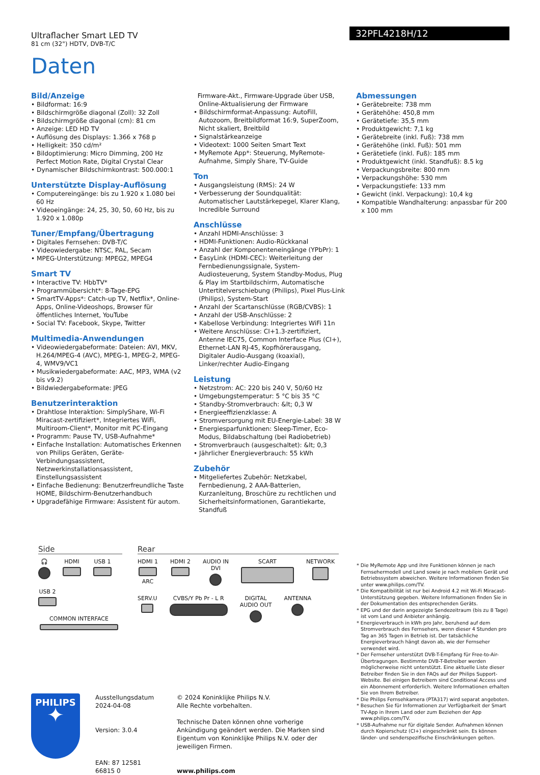Ultraflacher Smart LED TV
81 cm (32") HDTV, DVB-T/C
32PFL4218H/12
Daten
Bild/Anzeige
• Bildformat: 16:9
• Bildschirmgröße diagonal (Zoll): 32 Zoll
• Bildschirmgröße diagonal (cm): 81 cm
• Anzeige: LED HD TV
• Auflösung des Displays: 1.366 x 768 p
• Helligkeit: 350 cd/m²
• Bildoptimierung: Micro Dimming, 200 Hz Perfect Motion Rate, Digital Crystal Clear
• Dynamischer Bildschirmkontrast: 500.000:1
Unterstützte Display-Auflösung
• Computereingänge: bis zu 1.920 x 1.080 bei 60 Hz
• Videoeingänge: 24, 25, 30, 50, 60 Hz, bis zu 1.920 x 1.080p
Tuner/Empfang/Übertragung
• Digitales Fernsehen: DVB-T/C
• Videowiedergabe: NTSC, PAL, Secam
• MPEG-Unterstützung: MPEG2, MPEG4
Smart TV
• Interactive TV: HbbTV*
• Programmübersicht*: 8-Tage-EPG
• SmartTV-Apps*: Catch-up TV, Netflix*, Online-Apps, Online-Videoshops, Browser für öffentliches Internet, YouTube
• Social TV: Facebook, Skype, Twitter
Multimedia-Anwendungen
• Videowiedergabeformate: Dateien: AVI, MKV, H.264/MPEG-4 (AVC), MPEG-1, MPEG-2, MPEG-4, WMV9/VC1
• Musikwiedergabeformate: AAC, MP3, WMA (v2 bis v9.2)
• Bildwiedergabeformate: JPEG
Benutzerinteraktion
• Drahtlose Interaktion: SimplyShare, Wi-Fi Miracast-zertifiziert*, Integriertes WiFi, Multiroom-Client*, Monitor mit PC-Eingang
• Programm: Pause TV, USB-Aufnahme*
• Einfache Installation: Automatisches Erkennen von Philips Geräten, Geräte-Verbindungsassistent, Netzwerkinstallationsassistent, Einstellungsassistent
• Einfache Bedienung: Benutzerfreundliche Taste HOME, Bildschirm-Benutzerhandbuch
• Upgradefähige Firmware: Assistent für autom.
Firmware-Akt., Firmware-Upgrade über USB, Online-Aktualisierung der Firmware
• Bildschirmformat-Anpassung: AutoFill, Autozoom, Breitbildformat 16:9, SuperZoom, Nicht skaliert, Breitbild
• Signalstärkeanzeige
• Videotext: 1000 Seiten Smart Text
• MyRemote App*: Steuerung, MyRemote-Aufnahme, Simply Share, TV-Guide
Ton
• Ausgangsleistung (RMS): 24 W
• Verbesserung der Soundqualität: Automatischer Lautstärkepegel, Klarer Klang, Incredible Surround
Anschlüsse
• Anzahl HDMI-Anschlüsse: 3
• HDMI-Funktionen: Audio-Rückkanal
• Anzahl der Komponenteneingänge (YPbPr): 1
• EasyLink (HDMI-CEC): Weiterleitung der Fernbedienungssignale, System-Audiosteuerung, System Standby-Modus, Plug & Play im Startbildschirm, Automatische Untertitelverschiebung (Philips), Pixel Plus-Link (Philips), System-Start
• Anzahl der Scartanschlüsse (RGB/CVBS): 1
• Anzahl der USB-Anschlüsse: 2
• Kabellose Verbindung: Integriertes WiFi 11n
• Weitere Anschlüsse: CI+1.3-zertifiziert, Antenne IEC75, Common Interface Plus (CI+), Ethernet-LAN RJ-45, Kopfhörerausgang, Digitaler Audio-Ausgang (koaxial), Linker/rechter Audio-Eingang
Leistung
• Netzstrom: AC: 220 bis 240 V, 50/60 Hz
• Umgebungstemperatur: 5 °C bis 35 °C
• Standby-Stromverbrauch: &lt; 0,3 W
• Energieeffizienzklasse: A
• Stromversorgung mit EU-Energie-Label: 38 W
• Energiesparfunktionen: Sleep-Timer, Eco-Modus, Bildabschaltung (bei Radiobetrieb)
• Stromverbrauch (ausgeschaltet): &lt; 0,3
• Jährlicher Energieverbrauch: 55 kWh
Zubehör
• Mitgeliefertes Zubehör: Netzkabel, Fernbedienung, 2 AAA-Batterien, Kurzanleitung, Broschüre zu rechtlichen und Sicherheitsinformationen, Garantiekarte, Standfuß
Abmessungen
• Gerätebreite: 738 mm
• Gerätehöhe: 450,8 mm
• Gerätetiefe: 35,5 mm
• Produktgewicht: 7,1 kg
• Gerätebreite (inkl. Fuß): 738 mm
• Gerätehöhe (inkl. Fuß): 501 mm
• Gerätetiefe (inkl. Fuß): 185 mm
• Produktgewicht (inkl. Standfuß): 8.5 kg
• Verpackungsbreite: 800 mm
• Verpackungshöhe: 530 mm
• Verpackungstiefe: 133 mm
• Gewicht (inkl. Verpackung): 10,4 kg
• Kompatible Wandhalterung: anpassbar für 200 x 100 mm
Side
🎧
HDMI
USB 1
USB 2
COMMON INTERFACE
Rear
HDMI 1 ARC
HDMI 2
AUDIO IN
DVI
SCART
NETWORK
SERV.U
CVBS/Y Pb Pr - L R
DIGITAL
AUDIO OUT
ANTENNA
PHILIPS
✦
Ausstellungsdatum
2024-04-08
Version: 3.0.4
EAN: 87 12581 66815 0
© 2024 Koninklijke Philips N.V.
Alle Rechte vorbehalten.
Technische Daten können ohne vorherige Ankündigung geändert werden. Die Marken sind Eigentum von Koninklijke Philips N.V. oder der jeweiligen Firmen.
www.philips.com
* Die MyRemote App und ihre Funktionen können je nach Fernsehermodell und Land sowie je nach mobilem Gerät und Betriebssystem abweichen. Weitere Informationen finden Sie unter www.philips.com/TV.
* Die Kompatibilität ist nur bei Android 4.2 mit Wi-Fi Miracast-Unterstützung gegeben. Weitere Informationen finden Sie in der Dokumentation des entsprechenden Geräts.
* EPG und der darin angezeigte Sendezeitraum (bis zu 8 Tage) ist vom Land und Anbieter anhängig.
* Energieverbrauch in kWh pro Jahr, beruhend auf dem Stromverbrauch des Fernsehers, wenn dieser 4 Stunden pro Tag an 365 Tagen in Betrieb ist. Der tatsächliche Energieverbrauch hängt davon ab, wie der Fernseher verwendet wird.
* Der Fernseher unterstützt DVB-T-Empfang für Free-to-Air-Übertragungen. Bestimmte DVB-T-Betreiber werden möglicherweise nicht unterstützt. Eine aktuelle Liste dieser Betreiber finden Sie in den FAQs auf der Philips Support-Website. Bei einigen Betreibern sind Conditional Access und ein Abonnement erforderlich. Weitere Informationen erhalten Sie von Ihrem Betreiber.
* Die Philips Fernsehkamera (PTA317) wird separat angeboten.
* Besuchen Sie für Informationen zur Verfügbarkeit der Smart TV-App in Ihrem Land oder zum Beziehen der App www.philips.com/TV.
* USB-Aufnahme nur für digitale Sender. Aufnahmen können durch Kopierschutz (CI+) eingeschränkt sein. Es können länder- und senderspezifische Einschränkungen gelten.